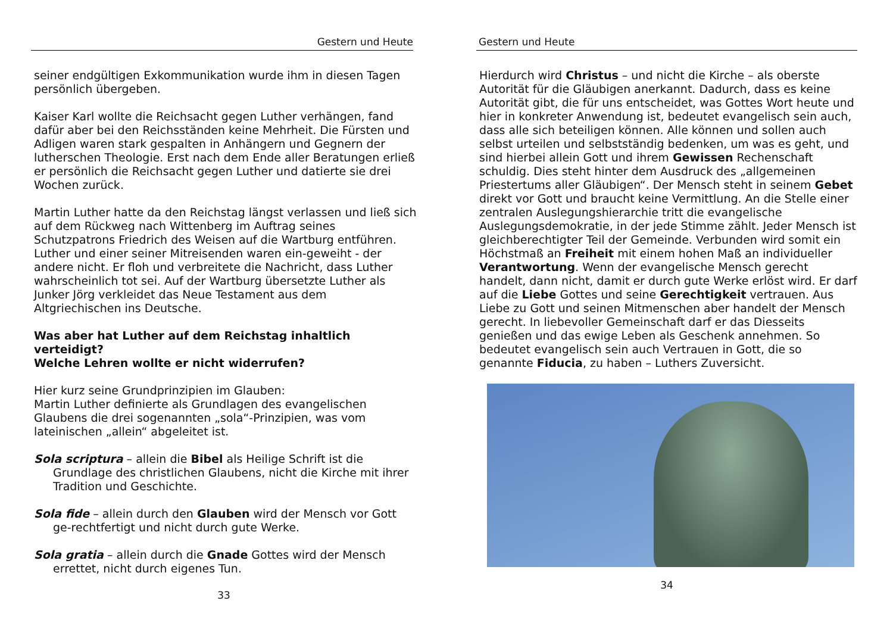Gestern und Heute
seiner endgültigen Exkommunikation wurde ihm in diesen Tagen persönlich übergeben.
Kaiser Karl wollte die Reichsacht gegen Luther verhängen, fand dafür aber bei den Reichsständen keine Mehrheit. Die Fürsten und Adligen waren stark gespalten in Anhängern und Gegnern der lutherschen Theologie. Erst nach dem Ende aller Beratungen erließ er persönlich die Reichsacht gegen Luther und datierte sie drei Wochen zurück.
Martin Luther hatte da den Reichstag längst verlassen und ließ sich auf dem Rückweg nach Wittenberg im Auftrag seines Schutzpatrons Friedrich des Weisen auf die Wartburg entführen. Luther und einer seiner Mitreisenden waren ein-geweiht - der andere nicht. Er floh und verbreitete die Nachricht, dass Luther wahrscheinlich tot sei. Auf der Wartburg übersetzte Luther als Junker Jörg verkleidet das Neue Testament aus dem Altgriechischen ins Deutsche.
Was aber hat Luther auf dem Reichstag inhaltlich verteidigt?
Welche Lehren wollte er nicht widerrufen?
Hier kurz seine Grundprinzipien im Glauben:
Martin Luther definierte als Grundlagen des evangelischen Glaubens die drei sogenannten „sola“-Prinzipien, was vom lateinischen „allein“ abgeleitet ist.
Sola scriptura – allein die Bibel als Heilige Schrift ist die Grundlage des christlichen Glaubens, nicht die Kirche mit ihrer Tradition und Geschichte.
Sola fide – allein durch den Glauben wird der Mensch vor Gott ge-rechtfertigt und nicht durch gute Werke.
Sola gratia – allein durch die Gnade Gottes wird der Mensch errettet, nicht durch eigenes Tun.
33
Gestern und Heute
Hierdurch wird Christus – und nicht die Kirche – als oberste Autorität für die Gläubigen anerkannt. Dadurch, dass es keine Autorität gibt, die für uns entscheidet, was Gottes Wort heute und hier in konkreter Anwendung ist, bedeutet evangelisch sein auch, dass alle sich beteiligen können. Alle können und sollen auch selbst urteilen und selbstständig bedenken, um was es geht, und sind hierbei allein Gott und ihrem Gewissen Rechenschaft schuldig. Dies steht hinter dem Ausdruck des „allgemeinen Priestertums aller Gläubigen“. Der Mensch steht in seinem Gebet direkt vor Gott und braucht keine Vermittlung. An die Stelle einer zentralen Auslegungshierarchie tritt die evangelische Auslegungsdemokratie, in der jede Stimme zählt. Jeder Mensch ist gleichberechtigter Teil der Gemeinde. Verbunden wird somit ein Höchstmaß an Freiheit mit einem hohen Maß an individueller Verantwortung. Wenn der evangelische Mensch gerecht handelt, dann nicht, damit er durch gute Werke erlöst wird. Er darf auf die Liebe Gottes und seine Gerechtigkeit vertrauen. Aus Liebe zu Gott und seinen Mitmenschen aber handelt der Mensch gerecht. In liebevoller Gemeinschaft darf er das Diesseits genießen und das ewige Leben als Geschenk annehmen. So bedeutet evangelisch sein auch Vertrauen in Gott, die so genannte Fiducia, zu haben – Luthers Zuversicht.
34